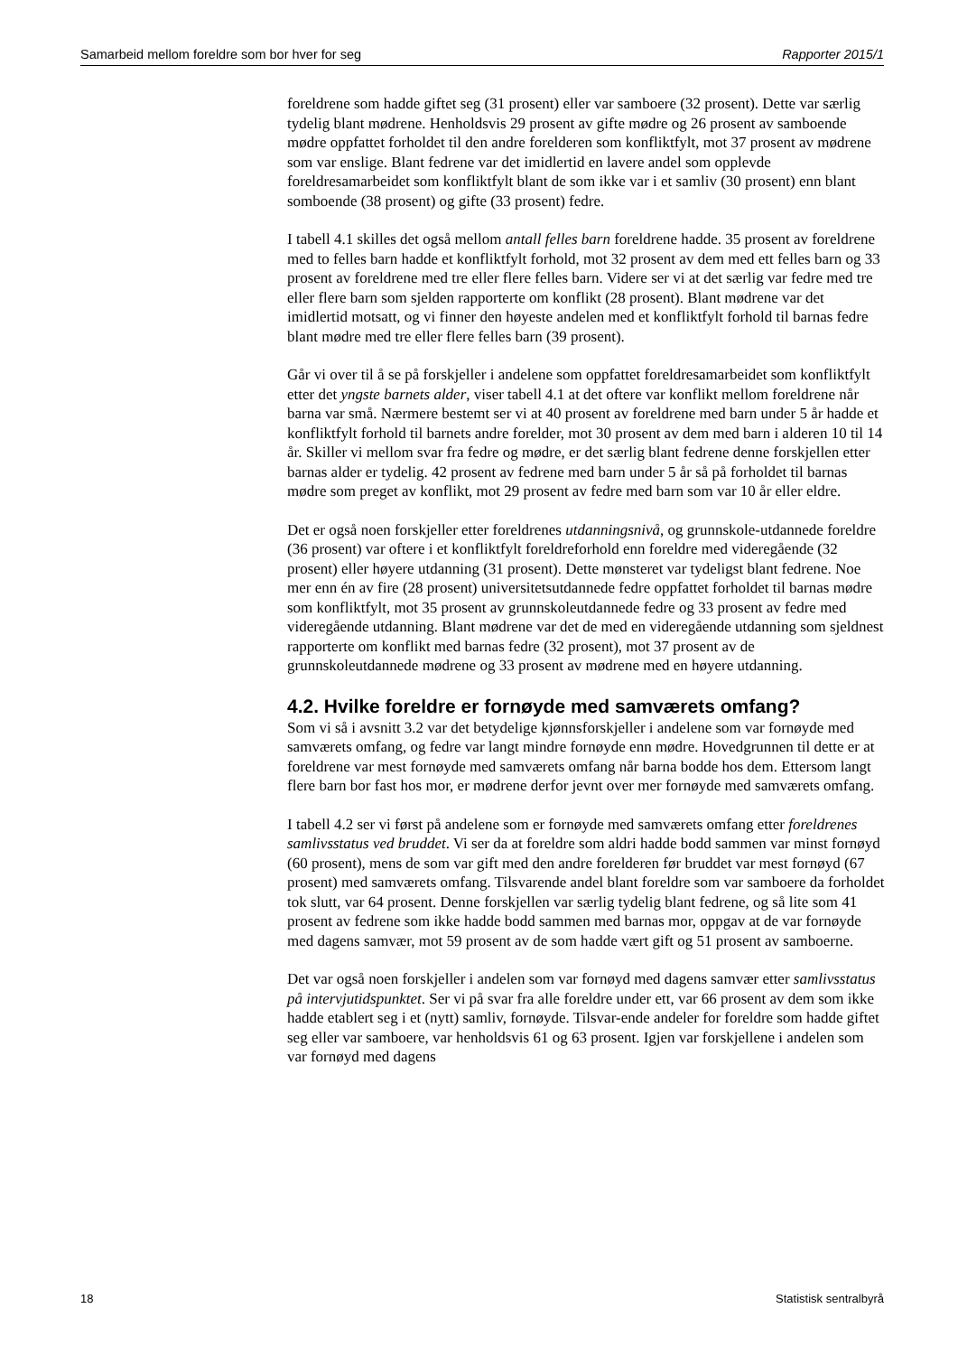Samarbeid mellom foreldre som bor hver for seg Rapporter 2015/1
foreldrene som hadde giftet seg (31 prosent) eller var samboere (32 prosent). Dette var særlig tydelig blant mødrene. Henholdsvis 29 prosent av gifte mødre og 26 prosent av samboende mødre oppfattet forholdet til den andre forelderen som konfliktfylt, mot 37 prosent av mødrene som var enslige. Blant fedrene var det imidlertid en lavere andel som opplevde foreldresamarbeidet som konfliktfylt blant de som ikke var i et samliv (30 prosent) enn blant somboende (38 prosent) og gifte (33 prosent) fedre.
I tabell 4.1 skilles det også mellom antall felles barn foreldrene hadde. 35 prosent av foreldrene med to felles barn hadde et konfliktfylt forhold, mot 32 prosent av dem med ett felles barn og 33 prosent av foreldrene med tre eller flere felles barn. Videre ser vi at det særlig var fedre med tre eller flere barn som sjelden rapporterte om konflikt (28 prosent). Blant mødrene var det imidlertid motsatt, og vi finner den høyeste andelen med et konfliktfylt forhold til barnas fedre blant mødre med tre eller flere felles barn (39 prosent).
Går vi over til å se på forskjeller i andelene som oppfattet foreldresamarbeidet som konfliktfylt etter det yngste barnets alder, viser tabell 4.1 at det oftere var konflikt mellom foreldrene når barna var små. Nærmere bestemt ser vi at 40 prosent av foreldrene med barn under 5 år hadde et konfliktfylt forhold til barnets andre forelder, mot 30 prosent av dem med barn i alderen 10 til 14 år. Skiller vi mellom svar fra fedre og mødre, er det særlig blant fedrene denne forskjellen etter barnas alder er tydelig. 42 prosent av fedrene med barn under 5 år så på forholdet til barnas mødre som preget av konflikt, mot 29 prosent av fedre med barn som var 10 år eller eldre.
Det er også noen forskjeller etter foreldrenes utdanningsnivå, og grunnskole-utdannede foreldre (36 prosent) var oftere i et konfliktfylt foreldreforhold enn foreldre med videregående (32 prosent) eller høyere utdanning (31 prosent). Dette mønsteret var tydeligst blant fedrene. Noe mer enn én av fire (28 prosent) universitetsutdannede fedre oppfattet forholdet til barnas mødre som konfliktfylt, mot 35 prosent av grunnskoleutdannede fedre og 33 prosent av fedre med videregående utdanning. Blant mødrene var det de med en videregående utdanning som sjeldnest rapporterte om konflikt med barnas fedre (32 prosent), mot 37 prosent av de grunnskoleutdannede mødrene og 33 prosent av mødrene med en høyere utdanning.
4.2. Hvilke foreldre er fornøyde med samværets omfang?
Som vi så i avsnitt 3.2 var det betydelige kjønnsforskjeller i andelene som var fornøyde med samværets omfang, og fedre var langt mindre fornøyde enn mødre. Hovedgrunnen til dette er at foreldrene var mest fornøyde med samværets omfang når barna bodde hos dem. Ettersom langt flere barn bor fast hos mor, er mødrene derfor jevnt over mer fornøyde med samværets omfang.
I tabell 4.2 ser vi først på andelene som er fornøyde med samværets omfang etter foreldrenes samlivsstatus ved bruddet. Vi ser da at foreldre som aldri hadde bodd sammen var minst fornøyd (60 prosent), mens de som var gift med den andre forelderen før bruddet var mest fornøyd (67 prosent) med samværets omfang. Tilsvarende andel blant foreldre som var samboere da forholdet tok slutt, var 64 prosent. Denne forskjellen var særlig tydelig blant fedrene, og så lite som 41 prosent av fedrene som ikke hadde bodd sammen med barnas mor, oppgav at de var fornøyde med dagens samvær, mot 59 prosent av de som hadde vært gift og 51 prosent av samboerne.
Det var også noen forskjeller i andelen som var fornøyd med dagens samvær etter samlivsstatus på intervjutidspunktet. Ser vi på svar fra alle foreldre under ett, var 66 prosent av dem som ikke hadde etablert seg i et (nytt) samliv, fornøyde. Tilsvar-ende andeler for foreldre som hadde giftet seg eller var samboere, var henholdsvis 61 og 63 prosent. Igjen var forskjellene i andelen som var fornøyd med dagens
18 Statistisk sentralbyrå